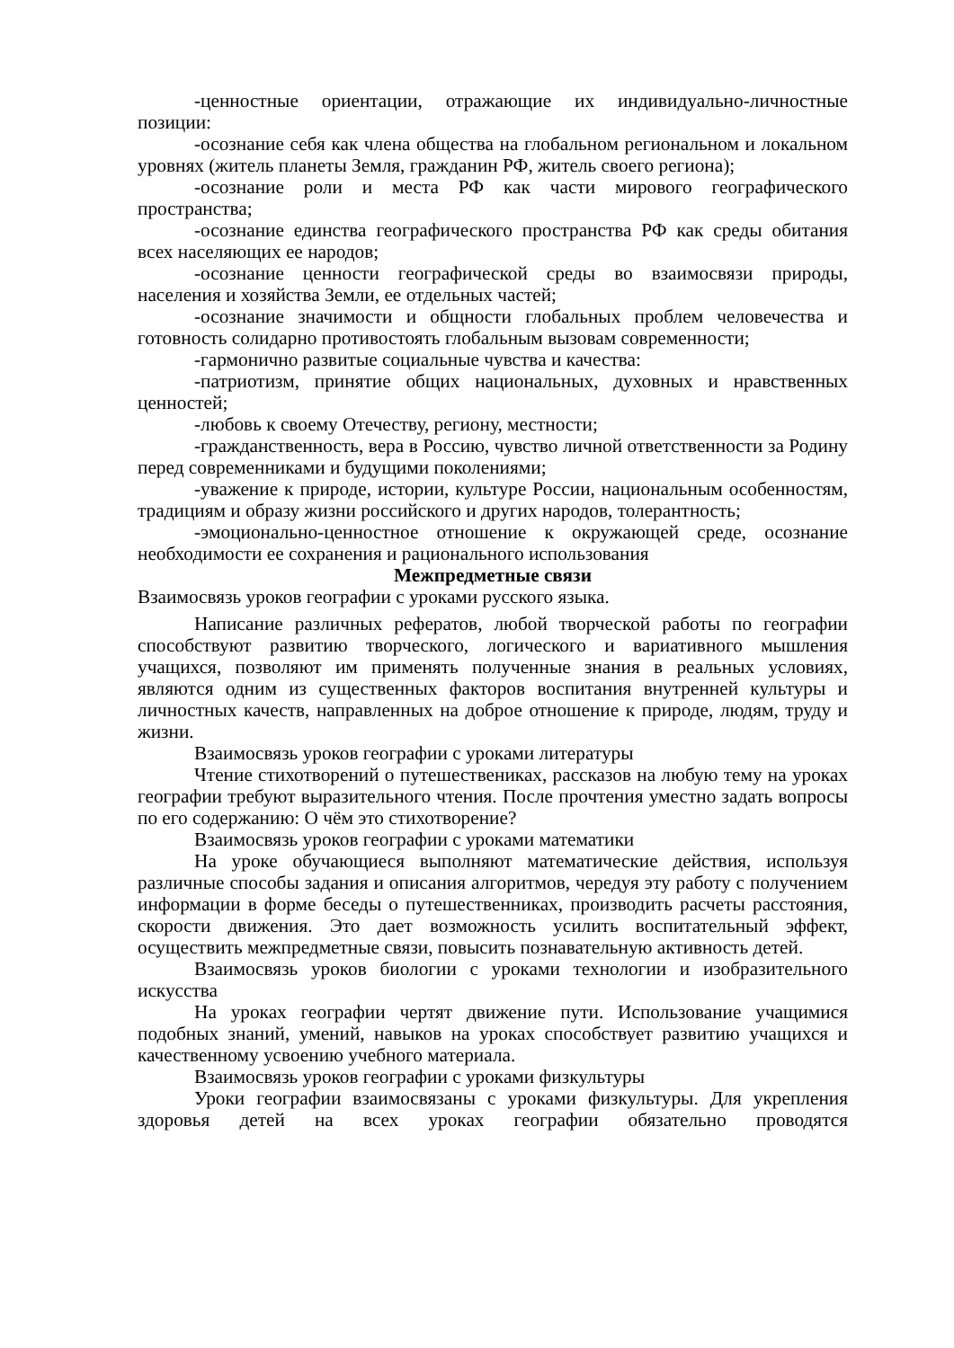-ценностные ориентации, отражающие их индивидуально-личностные позиции:
-осознание себя как члена общества на глобальном региональном и локальном уровнях (житель планеты Земля, гражданин РФ, житель своего региона);
-осознание роли и места РФ как части мирового географического пространства;
-осознание единства географического пространства РФ как среды обитания всех населяющих ее народов;
-осознание ценности географической среды во взаимосвязи природы, населения и хозяйства Земли, ее отдельных частей;
-осознание значимости и общности глобальных проблем человечества и готовность солидарно противостоять глобальным вызовам современности;
-гармонично развитые социальные чувства и качества:
-патриотизм, принятие общих национальных, духовных и нравственных ценностей;
-любовь к своему Отечеству, региону, местности;
-гражданственность, вера в Россию, чувство личной ответственности за Родину перед современниками и будущими поколениями;
-уважение к природе, истории, культуре России, национальным особенностям, традициям и образу жизни российского и других народов, толерантность;
-эмоционально-ценностное отношение к окружающей среде, осознание необходимости ее сохранения и рационального использования
Межпредметные связи
Взаимосвязь уроков географии с уроками русского языка.
Написание различных рефератов, любой творческой работы по географии способствуют развитию творческого, логического и вариативного мышления учащихся, позволяют им применять полученные знания в реальных условиях, являются одним из существенных факторов воспитания внутренней культуры и личностных качеств, направленных на доброе отношение к природе, людям, труду и жизни.
Взаимосвязь уроков географии с уроками литературы
Чтение стихотворений о путешествениках, рассказов на любую тему на уроках географии требуют выразительного чтения. После прочтения уместно задать вопросы по его содержанию: О чём это стихотворение?
Взаимосвязь уроков географии с уроками математики
На уроке обучающиеся выполняют математические действия, используя различные способы задания и описания алгоритмов, чередуя эту работу с получением информации в форме беседы о путешественниках, производить расчеты расстояния, скорости движения. Это дает возможность усилить воспитательный эффект, осуществить межпредметные связи, повысить познавательную активность детей.
Взаимосвязь уроков биологии с уроками технологии и изобразительного искусства
На уроках географии чертят движение пути. Использование учащимися подобных знаний, умений, навыков на уроках способствует развитию учащихся и качественному усвоению учебного материала.
Взаимосвязь уроков географии с уроками физкультуры
Уроки географии взаимосвязаны с уроками физкультуры. Для укрепления здоровья детей на всех уроках географии обязательно проводятся